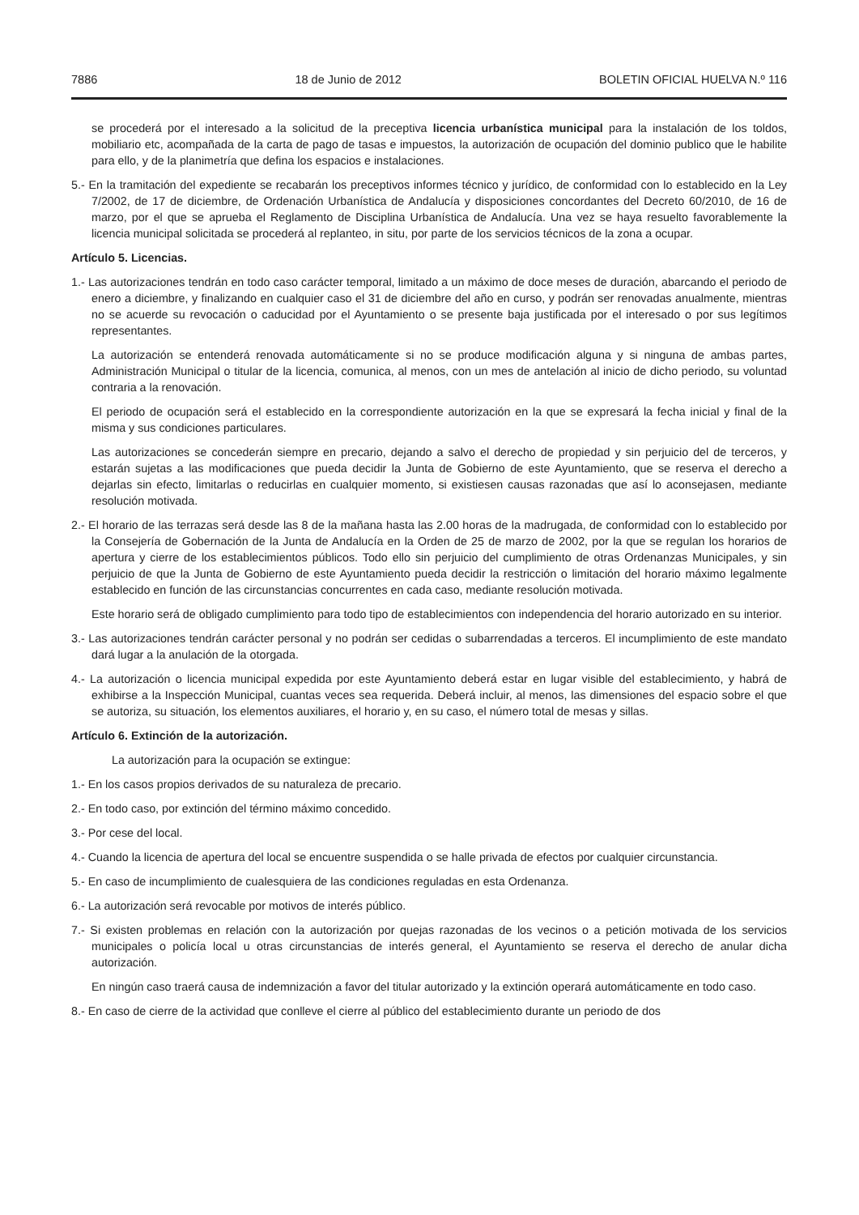7886 18 de Junio de 2012 BOLETIN OFICIAL HUELVA N.º 116
se procederá por el interesado a la solicitud de la preceptiva licencia urbanística municipal para la instalación de los toldos, mobiliario etc, acompañada de la carta de pago de tasas e impuestos, la autorización de ocupación del dominio publico que le habilite para ello, y de la planimetría que defina los espacios e instalaciones.
5.- En la tramitación del expediente se recabarán los preceptivos informes técnico y jurídico, de conformidad con lo establecido en la Ley 7/2002, de 17 de diciembre, de Ordenación Urbanística de Andalucía y disposiciones concordantes del Decreto 60/2010, de 16 de marzo, por el que se aprueba el Reglamento de Disciplina Urbanística de Andalucía. Una vez se haya resuelto favorablemente la licencia municipal solicitada se procederá al replanteo, in situ, por parte de los servicios técnicos de la zona a ocupar.
Artículo 5. Licencias.
1.- Las autorizaciones tendrán en todo caso carácter temporal, limitado a un máximo de doce meses de duración, abarcando el periodo de enero a diciembre, y finalizando en cualquier caso el 31 de diciembre del año en curso, y podrán ser renovadas anualmente, mientras no se acuerde su revocación o caducidad por el Ayuntamiento o se presente baja justificada por el interesado o por sus legítimos representantes.
La autorización se entenderá renovada automáticamente si no se produce modificación alguna y si ninguna de ambas partes, Administración Municipal o titular de la licencia, comunica, al menos, con un mes de antelación al inicio de dicho periodo, su voluntad contraria a la renovación.
El periodo de ocupación será el establecido en la correspondiente autorización en la que se expresará la fecha inicial y final de la misma y sus condiciones particulares.
Las autorizaciones se concederán siempre en precario, dejando a salvo el derecho de propiedad y sin perjuicio del de terceros, y estarán sujetas a las modificaciones que pueda decidir la Junta de Gobierno de este Ayuntamiento, que se reserva el derecho a dejarlas sin efecto, limitarlas o reducirlas en cualquier momento, si existiesen causas razonadas que así lo aconsejasen, mediante resolución motivada.
2.- El horario de las terrazas será desde las 8 de la mañana hasta las 2.00 horas de la madrugada, de conformidad con lo establecido por la Consejería de Gobernación de la Junta de Andalucía en la Orden de 25 de marzo de 2002, por la que se regulan los horarios de apertura y cierre de los establecimientos públicos. Todo ello sin perjuicio del cumplimiento de otras Ordenanzas Municipales, y sin perjuicio de que la Junta de Gobierno de este Ayuntamiento pueda decidir la restricción o limitación del horario máximo legalmente establecido en función de las circunstancias concurrentes en cada caso, mediante resolución motivada.
Este horario será de obligado cumplimiento para todo tipo de establecimientos con independencia del horario autorizado en su interior.
3.- Las autorizaciones tendrán carácter personal y no podrán ser cedidas o subarrendadas a terceros. El incumplimiento de este mandato dará lugar a la anulación de la otorgada.
4.- La autorización o licencia municipal expedida por este Ayuntamiento deberá estar en lugar visible del establecimiento, y habrá de exhibirse a la Inspección Municipal, cuantas veces sea requerida. Deberá incluir, al menos, las dimensiones del espacio sobre el que se autoriza, su situación, los elementos auxiliares, el horario y, en su caso, el número total de mesas y sillas.
Artículo 6. Extinción de la autorización.
La autorización para la ocupación se extingue:
1.- En los casos propios derivados de su naturaleza de precario.
2.- En todo caso, por extinción del término máximo concedido.
3.- Por cese del local.
4.- Cuando la licencia de apertura del local se encuentre suspendida o se halle privada de efectos por cualquier circunstancia.
5.- En caso de incumplimiento de cualesquiera de las condiciones reguladas en esta Ordenanza.
6.- La autorización será revocable por motivos de interés público.
7.- Si existen problemas en relación con la autorización por quejas razonadas de los vecinos o a petición motivada de los servicios municipales o policía local u otras circunstancias de interés general, el Ayuntamiento se reserva el derecho de anular dicha autorización.
En ningún caso traerá causa de indemnización a favor del titular autorizado y la extinción operará automáticamente en todo caso.
8.- En caso de cierre de la actividad que conlleve el cierre al público del establecimiento durante un periodo de dos